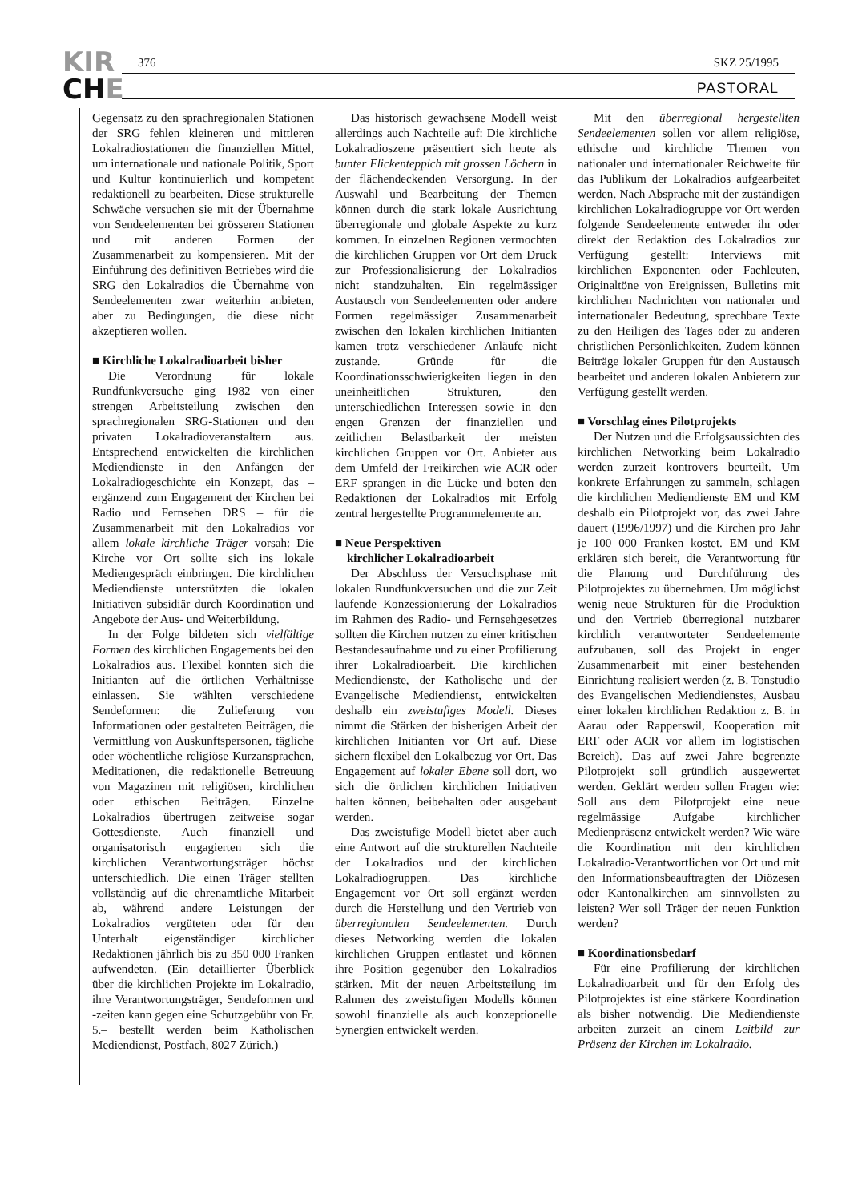KIR
CHE
376 SKZ 25/1995
PASTORAL
Gegensatz zu den sprachregionalen Stationen der SRG fehlen kleineren und mittleren Lokalradiostationen die finanziellen Mittel, um internationale und nationale Politik, Sport und Kultur kontinuierlich und kompetent redaktionell zu bearbeiten. Diese strukturelle Schwäche versuchen sie mit der Übernahme von Sendeelementen bei grösseren Stationen und mit anderen Formen der Zusammenarbeit zu kompensieren. Mit der Einführung des definitiven Betriebes wird die SRG den Lokalradios die Übernahme von Sendeelementen zwar weiterhin anbieten, aber zu Bedingungen, die diese nicht akzeptieren wollen.
■ Kirchliche Lokalradioarbeit bisher
Die Verordnung für lokale Rundfunkversuche ging 1982 von einer strengen Arbeitsteilung zwischen den sprachregionalen SRG-Stationen und den privaten Lokalradioveranstaltern aus. Entsprechend entwickelten die kirchlichen Mediendienste in den Anfängen der Lokalradiogeschichte ein Konzept, das – ergänzend zum Engagement der Kirchen bei Radio und Fernsehen DRS – für die Zusammenarbeit mit den Lokalradios vor allem lokale kirchliche Träger vorsah: Die Kirche vor Ort sollte sich ins lokale Mediengespräch einbringen. Die kirchlichen Mediendienste unterstützten die lokalen Initiativen subsidiär durch Koordination und Angebote der Aus- und Weiterbildung.
In der Folge bildeten sich vielfältige Formen des kirchlichen Engagements bei den Lokalradios aus. Flexibel konnten sich die Initianten auf die örtlichen Verhältnisse einlassen. Sie wählten verschiedene Sendeformen: die Zulieferung von Informationen oder gestalteten Beiträgen, die Vermittlung von Auskunftspersonen, tägliche oder wöchentliche religiöse Kurzansprachen, Meditationen, die redaktionelle Betreuung von Magazinen mit religiösen, kirchlichen oder ethischen Beiträgen. Einzelne Lokalradios übertrugen zeitweise sogar Gottesdienste. Auch finanziell und organisatorisch engagierten sich die kirchlichen Verantwortungsträger höchst unterschiedlich. Die einen Träger stellten vollständig auf die ehrenamtliche Mitarbeit ab, während andere Leistungen der Lokalradios vergüteten oder für den Unterhalt eigenständiger kirchlicher Redaktionen jährlich bis zu 350 000 Franken aufwendeten. (Ein detaillierter Überblick über die kirchlichen Projekte im Lokalradio, ihre Verantwortungsträger, Sendeformen und -zeiten kann gegen eine Schutzgebühr von Fr. 5.– bestellt werden beim Katholischen Mediendienst, Postfach, 8027 Zürich.)
Das historisch gewachsene Modell weist allerdings auch Nachteile auf: Die kirchliche Lokalradioszene präsentiert sich heute als bunter Flickenteppich mit grossen Löchern in der flächendeckenden Versorgung. In der Auswahl und Bearbeitung der Themen können durch die stark lokale Ausrichtung überregionale und globale Aspekte zu kurz kommen. In einzelnen Regionen vermochten die kirchlichen Gruppen vor Ort dem Druck zur Professionalisierung der Lokalradios nicht standzuhalten. Ein regelmässiger Austausch von Sendeelementen oder andere Formen regelmässiger Zusammenarbeit zwischen den lokalen kirchlichen Initianten kamen trotz verschiedener Anläufe nicht zustande. Gründe für die Koordinationsschwierigkeiten liegen in den uneinheitlichen Strukturen, den unterschiedlichen Interessen sowie in den engen Grenzen der finanziellen und zeitlichen Belastbarkeit der meisten kirchlichen Gruppen vor Ort. Anbieter aus dem Umfeld der Freikirchen wie ACR oder ERF sprangen in die Lücke und boten den Redaktionen der Lokalradios mit Erfolg zentral hergestellte Programmelemente an.
■ Neue Perspektiven
kirchlicher Lokalradioarbeit
Der Abschluss der Versuchsphase mit lokalen Rundfunkversuchen und die zur Zeit laufende Konzessionierung der Lokalradios im Rahmen des Radio- und Fernsehgesetzes sollten die Kirchen nutzen zu einer kritischen Bestandesaufnahme und zu einer Profilierung ihrer Lokalradioarbeit. Die kirchlichen Mediendienste, der Katholische und der Evangelische Mediendienst, entwickelten deshalb ein zweistufiges Modell. Dieses nimmt die Stärken der bisherigen Arbeit der kirchlichen Initianten vor Ort auf. Diese sichern flexibel den Lokalbezug vor Ort. Das Engagement auf lokaler Ebene soll dort, wo sich die örtlichen kirchlichen Initiativen halten können, beibehalten oder ausgebaut werden.
Das zweistufige Modell bietet aber auch eine Antwort auf die strukturellen Nachteile der Lokalradios und der kirchlichen Lokalradiogruppen. Das kirchliche Engagement vor Ort soll ergänzt werden durch die Herstellung und den Vertrieb von überregionalen Sendeelementen. Durch dieses Networking werden die lokalen kirchlichen Gruppen entlastet und können ihre Position gegenüber den Lokalradios stärken. Mit der neuen Arbeitsteilung im Rahmen des zweistufigen Modells können sowohl finanzielle als auch konzeptionelle Synergien entwickelt werden.
Mit den überregional hergestellten Sendeelementen sollen vor allem religiöse, ethische und kirchliche Themen von nationaler und internationaler Reichweite für das Publikum der Lokalradios aufgearbeitet werden. Nach Absprache mit der zuständigen kirchlichen Lokalradiogruppe vor Ort werden folgende Sendeelemente entweder ihr oder direkt der Redaktion des Lokalradios zur Verfügung gestellt: Interviews mit kirchlichen Exponenten oder Fachleuten, Originaltöne von Ereignissen, Bulletins mit kirchlichen Nachrichten von nationaler und internationaler Bedeutung, sprechbare Texte zu den Heiligen des Tages oder zu anderen christlichen Persönlichkeiten. Zudem können Beiträge lokaler Gruppen für den Austausch bearbeitet und anderen lokalen Anbietern zur Verfügung gestellt werden.
■ Vorschlag eines Pilotprojekts
Der Nutzen und die Erfolgsaussichten des kirchlichen Networking beim Lokalradio werden zurzeit kontrovers beurteilt. Um konkrete Erfahrungen zu sammeln, schlagen die kirchlichen Mediendienste EM und KM deshalb ein Pilotprojekt vor, das zwei Jahre dauert (1996/1997) und die Kirchen pro Jahr je 100 000 Franken kostet. EM und KM erklären sich bereit, die Verantwortung für die Planung und Durchführung des Pilotprojektes zu übernehmen. Um möglichst wenig neue Strukturen für die Produktion und den Vertrieb überregional nutzbarer kirchlich verantworteter Sendeelemente aufzubauen, soll das Projekt in enger Zusammenarbeit mit einer bestehenden Einrichtung realisiert werden (z. B. Tonstudio des Evangelischen Mediendienstes, Ausbau einer lokalen kirchlichen Redaktion z. B. in Aarau oder Rapperswil, Kooperation mit ERF oder ACR vor allem im logistischen Bereich). Das auf zwei Jahre begrenzte Pilotprojekt soll gründlich ausgewertet werden. Geklärt werden sollen Fragen wie: Soll aus dem Pilotprojekt eine neue regelmässige Aufgabe kirchlicher Medienpräsenz entwickelt werden? Wie wäre die Koordination mit den kirchlichen Lokalradio-Verantwortlichen vor Ort und mit den Informationsbeauftragten der Diözesen oder Kantonalkirchen am sinnvollsten zu leisten? Wer soll Träger der neuen Funktion werden?
■ Koordinationsbedarf
Für eine Profilierung der kirchlichen Lokalradioarbeit und für den Erfolg des Pilotprojektes ist eine stärkere Koordination als bisher notwendig. Die Mediendienste arbeiten zurzeit an einem Leitbild zur Präsenz der Kirchen im Lokalradio.